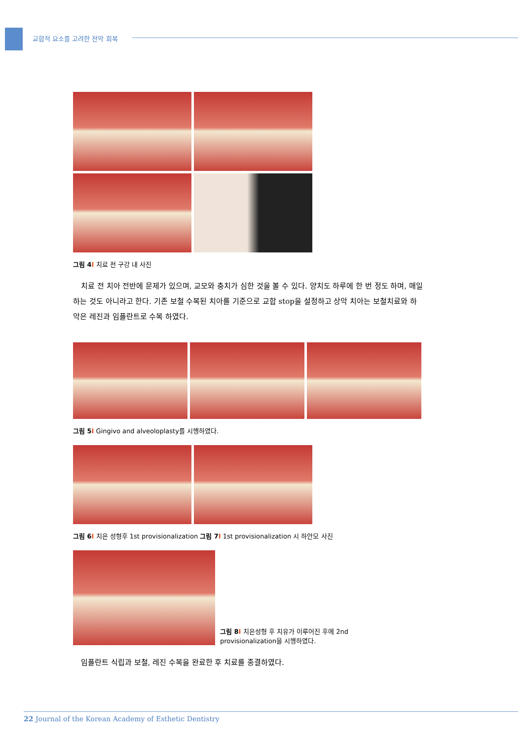교합적 요소를 고려한 전악 회복
그림 4 I 치료 전 구강 내 사진
치료 전 치아 전반에 문제가 있으며, 교모와 충치가 심한 것을 볼 수 있다. 양치도 하루에 한 번 정도 하며, 매일 하는 것도 아니라고 한다. 기존 보철 수복된 치아를 기준으로 교합 stop을 설정하고 상악 치아는 보철치료와 하악은 레진과 임플란트로 수복 하였다.
그림 5 I Gingivo and alveoloplasty를 시행하였다.
그림 6 I 치은 성형후 1st provisionalization 그림 7 I 1st provisionalization 시 하안모 사진
그림 8 I 치은성형 후 치유가 이루어진 후에 2nd
provisionalization을 시행하였다.
임플란트 식립과 보철, 레진 수복을 완료한 후 치료를 종결하였다.
22 Journal of the Korean Academy of Esthetic Dentistry